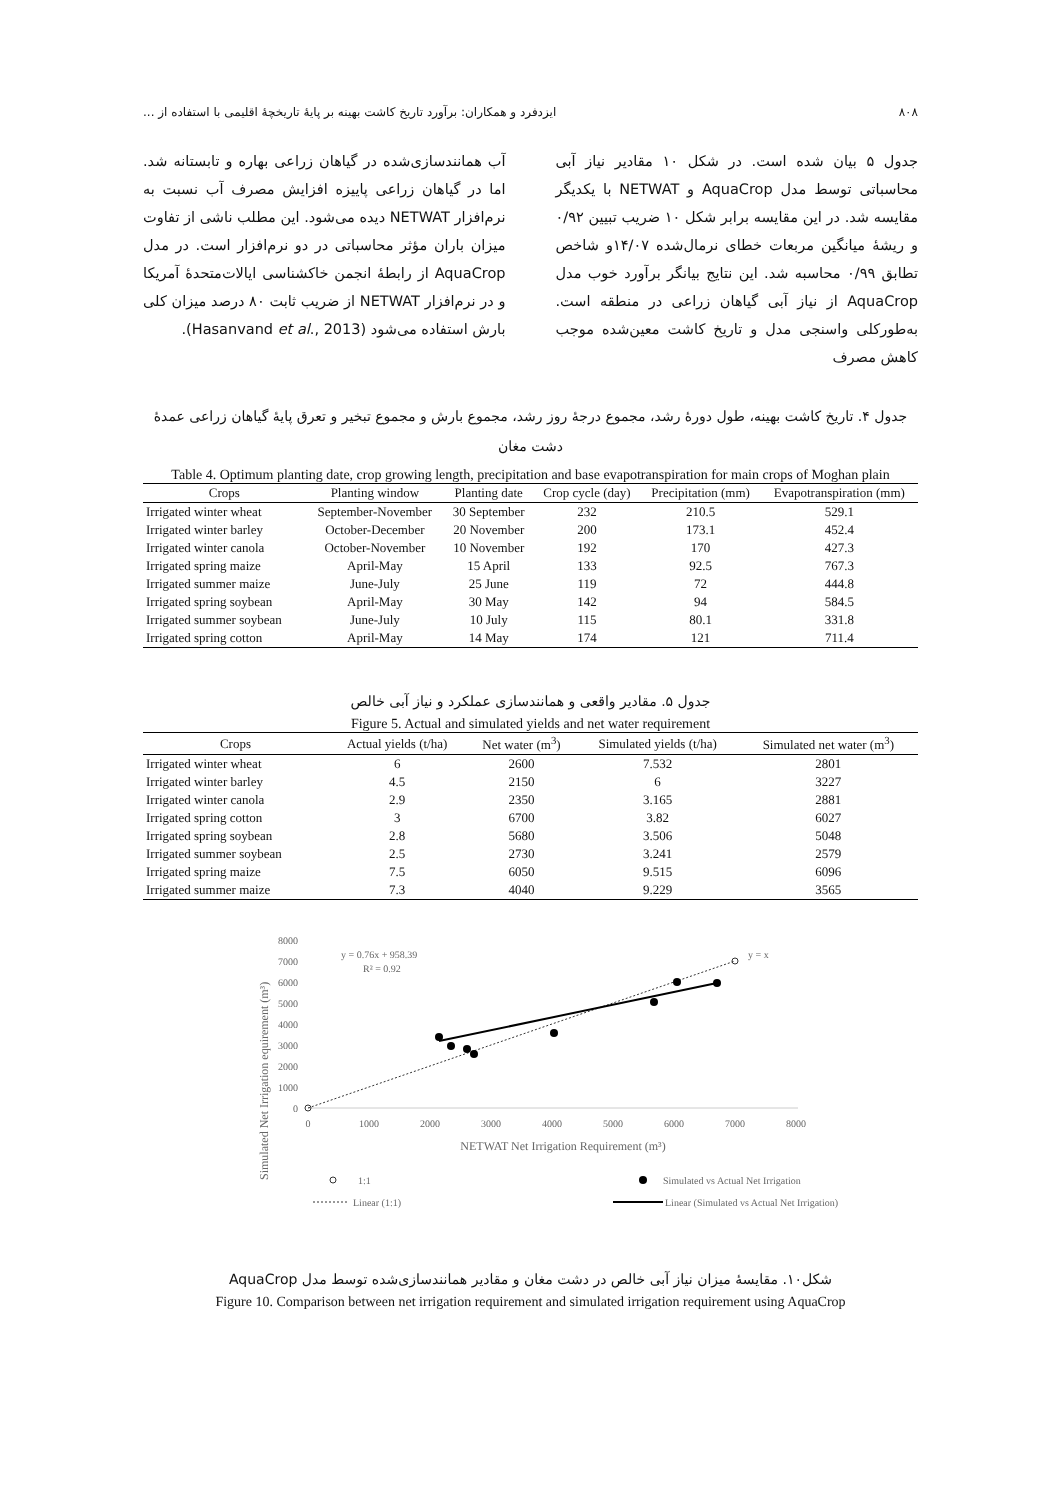۸۰۸ ایزدفرد و همکاران: برآورد تاریخ کاشت بهینه بر پایهٔ تاریخچهٔ اقلیمی با استفاده از ...
جدول ۵ بیان شده است. در شکل ۱۰ مقادیر نیاز آبی محاسباتی توسط مدل AquaCrop و NETWAT با یکدیگر مقایسه شد. در این مقایسه برابر شکل ۱۰ ضریب تبیین ۰/۹۲ و ریشهٔ میانگین مربعات خطای نرمال‌شده ۱۴/۰۷و شاخص تطابق ۰/۹۹ محاسبه شد. این نتایج بیانگر برآورد خوب مدل AquaCrop از نیاز آبی گیاهان زراعی در منطقه است. به‌طورکلی واسنجی مدل و تاریخ کاشت معین‌شده موجب کاهش مصرف
آب همانندسازی‌شده در گیاهان زراعی بهاره و تابستانه شد. اما در گیاهان زراعی پاییزه افزایش مصرف آب نسبت به نرم‌افزار NETWAT دیده می‌شود. این مطلب ناشی از تفاوت میزان باران مؤثر محاسباتی در دو نرم‌افزار است. در مدل AquaCrop از رابطهٔ انجمن خاکشناسی ایالات‌متحدهٔ آمریکا و در نرم‌افزار NETWAT از ضریب ثابت ۸۰ درصد میزان کلی بارش استفاده می‌شود (Hasanvand et al., 2013).
جدول ۴. تاریخ کاشت بهینه، طول دورهٔ رشد، مجموع درجهٔ روز رشد، مجموع بارش و مجموع تبخیر و تعرق پایهٔ گیاهان زراعی عمدهٔ دشت مغان
Table 4. Optimum planting date, crop growing length, precipitation and base evapotranspiration for main crops of Moghan plain
| Crops | Planting window | Planting date | Crop cycle (day) | Precipitation (mm) | Evapotranspiration (mm) |
| --- | --- | --- | --- | --- | --- |
| Irrigated winter wheat | September-November | 30 September | 232 | 210.5 | 529.1 |
| Irrigated winter barley | October-December | 20 November | 200 | 173.1 | 452.4 |
| Irrigated winter canola | October-November | 10 November | 192 | 170 | 427.3 |
| Irrigated spring maize | April-May | 15 April | 133 | 92.5 | 767.3 |
| Irrigated summer maize | June-July | 25 June | 119 | 72 | 444.8 |
| Irrigated spring soybean | April-May | 30 May | 142 | 94 | 584.5 |
| Irrigated summer soybean | June-July | 10 July | 115 | 80.1 | 331.8 |
| Irrigated spring cotton | April-May | 14 May | 174 | 121 | 711.4 |
جدول ۵. مقادیر واقعی و همانندسازی عملکرد و نیاز آبی خالص
Figure 5. Actual and simulated yields and net water requirement
| Crops | Actual yields (t/ha) | Net water (m<sup>3</sup>) | Simulated yields (t/ha) | Simulated net water (m<sup>3</sup>) |
| --- | --- | --- | --- | --- |
| Irrigated winter wheat | 6 | 2600 | 7.532 | 2801 |
| Irrigated winter barley | 4.5 | 2150 | 6 | 3227 |
| Irrigated winter canola | 2.9 | 2350 | 3.165 | 2881 |
| Irrigated spring cotton | 3 | 6700 | 3.82 | 6027 |
| Irrigated spring soybean | 2.8 | 5680 | 3.506 | 5048 |
| Irrigated summer soybean | 2.5 | 2730 | 3.241 | 2579 |
| Irrigated spring maize | 7.5 | 6050 | 9.515 | 6096 |
| Irrigated summer maize | 7.3 | 4040 | 9.229 | 3565 |
Simulated Net Irrigation equirement (m³)
8000
7000
6000
5000
4000
3000
2000
1000
0
0
1000
2000
3000
4000
5000
6000
7000
8000
NETWAT Net Irrigation Requirement (m³)
y = 0.76x + 958.39
R² = 0.92
y = x
1:1
Simulated vs Actual Net Irrigation
Linear (1:1)
Linear (Simulated vs Actual Net Irrigation)
شکل۱۰. مقایسهٔ میزان نیاز آبی خالص در دشت مغان و مقادیر همانندسازی‌شده توسط مدل AquaCrop
Figure 10. Comparison between net irrigation requirement and simulated irrigation requirement using AquaCrop